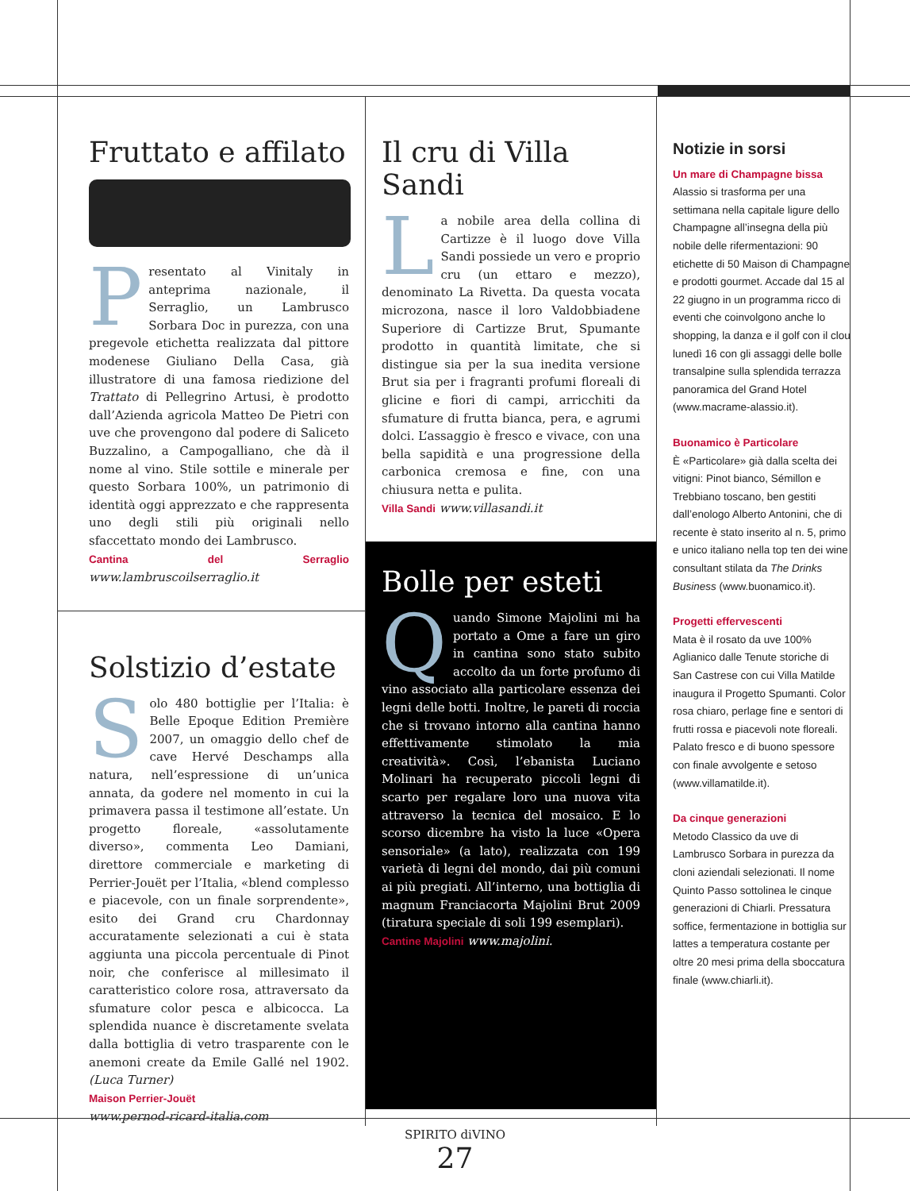Fruttato e affilato
Presentato al Vinitaly in anteprima nazionale, il Serraglio, un Lambrusco Sorbara Doc in purezza, con una pregevole etichetta realizzata dal pittore modenese Giuliano Della Casa, già illustratore di una famosa riedizione del Trattato di Pellegrino Artusi, è prodotto dall’Azienda agricola Matteo De Pietri con uve che provengono dal podere di Saliceto Buzzalino, a Campogalliano, che dà il nome al vino. Stile sottile e minerale per questo Sorbara 100%, un patrimonio di identità oggi apprezzato e che rappresenta uno degli stili più originali nello sfaccettato mondo dei Lambrusco.
Cantina del Serraglio www.lambruscoilserraglio.it
Solstizio d’estate
Solo 480 bottiglie per l’Italia: è Belle Epoque Edition Première 2007, un omaggio dello chef de cave Hervé Deschamps alla natura, nell’espressione di un’unica annata, da godere nel momento in cui la primavera passa il testimone all’estate. Un progetto floreale, «assolutamente diverso», commenta Leo Damiani, direttore commerciale e marketing di Perrier-Jouët per l’Italia, «blend complesso e piacevole, con un finale sorprendente», esito dei Grand cru Chardonnay accuratamente selezionati a cui è stata aggiunta una piccola percentuale di Pinot noir, che conferisce al millesimato il caratteristico colore rosa, attraversato da sfumature color pesca e albicocca. La splendida nuance è discretamente svelata dalla bottiglia di vetro trasparente con le anemoni create da Emile Gallé nel 1902. (Luca Turner)
Maison Perrier-Jouët
www.pernod-ricard-italia.com
Il cru di Villa Sandi
La nobile area della collina di Cartizze è il luogo dove Villa Sandi possiede un vero e proprio cru (un ettaro e mezzo), denominato La Rivetta. Da questa vocata microzona, nasce il loro Valdobbiadene Superiore di Cartizze Brut, Spumante prodotto in quantità limitate, che si distingue sia per la sua inedita versione Brut sia per i fragranti profumi floreali di glicine e fiori di campi, arricchiti da sfumature di frutta bianca, pera, e agrumi dolci. L’assaggio è fresco e vivace, con una bella sapidità e una progressione della carbonica cremosa e fine, con una chiusura netta e pulita.
Villa Sandi www.villasandi.it
Bolle per esteti
Quando Simone Majolini mi ha portato a Ome a fare un giro in cantina sono stato subito accolto da un forte profumo di vino associato alla particolare essenza dei legni delle botti. Inoltre, le pareti di roccia che si trovano intorno alla cantina hanno effettivamente stimolato la mia creatività». Così, l’ebanista Luciano Molinari ha recuperato piccoli legni di scarto per regalare loro una nuova vita attraverso la tecnica del mosaico. E lo scorso dicembre ha visto la luce «Opera sensoriale» (a lato), realizzata con 199 varietà di legni del mondo, dai più comuni ai più pregiati. All’interno, una bottiglia di magnum Franciacorta Majolini Brut 2009 (tiratura speciale di soli 199 esemplari).
Cantine Majolini www.majolini.
Notizie in sorsi
Un mare di Champagne bissa
Alassio si trasforma per una settimana nella capitale ligure dello Champagne all’insegna della più nobile delle rifermentazioni: 90 etichette di 50 Maison di Champagne e prodotti gourmet. Accade dal 15 al 22 giugno in un programma ricco di eventi che coinvolgono anche lo shopping, la danza e il golf con il clou lunedì 16 con gli assaggi delle bolle transalpine sulla splendida terrazza panoramica del Grand Hotel (www.macrame-alassio.it).
Buonamico è Particolare
È «Particolare» già dalla scelta dei vitigni: Pinot bianco, Sémillon e Trebbiano toscano, ben gestiti dall’enologo Alberto Antonini, che di recente è stato inserito al n. 5, primo e unico italiano nella top ten dei wine consultant stilata da The Drinks Business (www.buonamico.it).
Progetti effervescenti
Mata è il rosato da uve 100% Aglianico dalle Tenute storiche di San Castrese con cui Villa Matilde inaugura il Progetto Spumanti. Color rosa chiaro, perlage fine e sentori di frutti rossa e piacevoli note floreali. Palato fresco e di buono spessore con finale avvolgente e setoso (www.villamatilde.it).
Da cinque generazioni
Metodo Classico da uve di Lambrusco Sorbara in purezza da cloni aziendali selezionati. Il nome Quinto Passo sottolinea le cinque generazioni di Chiarli. Pressatura soffice, fermentazione in bottiglia sur lattes a temperatura costante per oltre 20 mesi prima della sboccatura finale (www.chiarli.it).
SPIRITO diVINO
27